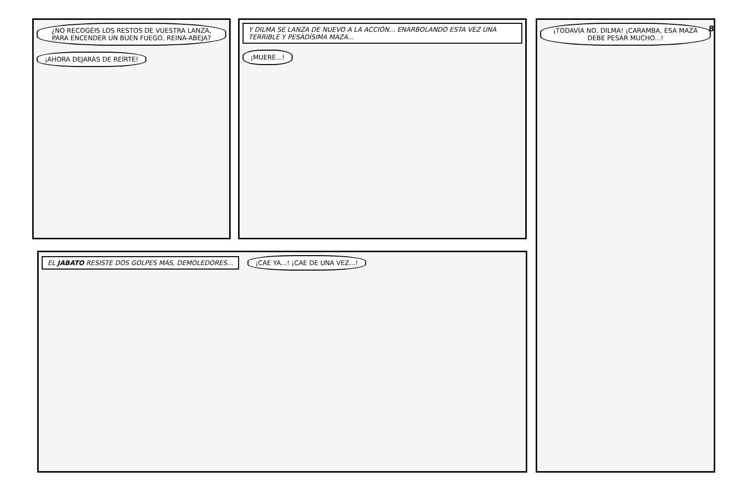¿NO RECOGÉIS LOS RESTOS DE VUESTRA LANZA, PARA ENCENDER UN BUEN FUEGO, REINA-ABEJA? ¡AHORA DEJARÁS DE REÍRTE!
Y DILMA SE LANZA DE NUEVO A LA ACCIÓN... ENARBOLANDO ESTA VEZ UNA TERRIBLE Y PESADÍSIMA MAZA... ¡MUERE...!
¡TODAVÍA NO, DILMA! ¡CARAMBA, ESA MAZA DEBE PESAR MUCHO...!
8
EL JABATO RESISTE DOS GOLPES MÁS, DEMOLEDORES... ¡CAE YA...! ¡CAE DE UNA VEZ...!